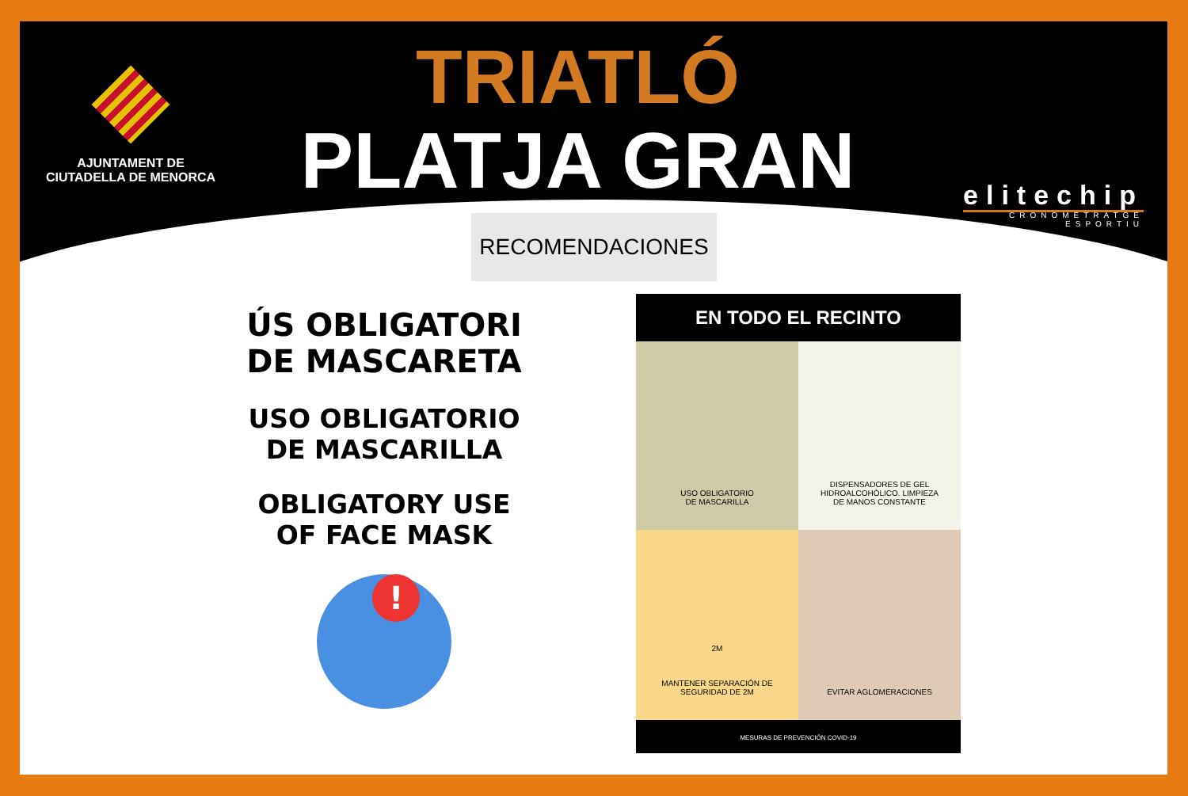AJUNTAMENT DE
CIUTADELLA DE MENORCA
TRIATLÓ
PLATJA GRAN
elitechip
CRONOMETRATGE ESPORTIU
RECOMENDACIONES
ÚS OBLIGATORI
DE MASCARETA
USO OBLIGATORIO
DE MASCARILLA
OBLIGATORY USE
OF FACE MASK
!
EN TODO EL RECINTO
USO OBLIGATORIO
DE MASCARILLA
DISPENSADORES DE GEL
HIDROALCOHÒLICO. LIMPIEZA
DE MANOS CONSTANTE
2M
MANTENER SEPARACIÓN DE
SEGURIDAD DE 2M
EVITAR AGLOMERACIONES
MESURAS DE PREVENCIÓN COVID-19